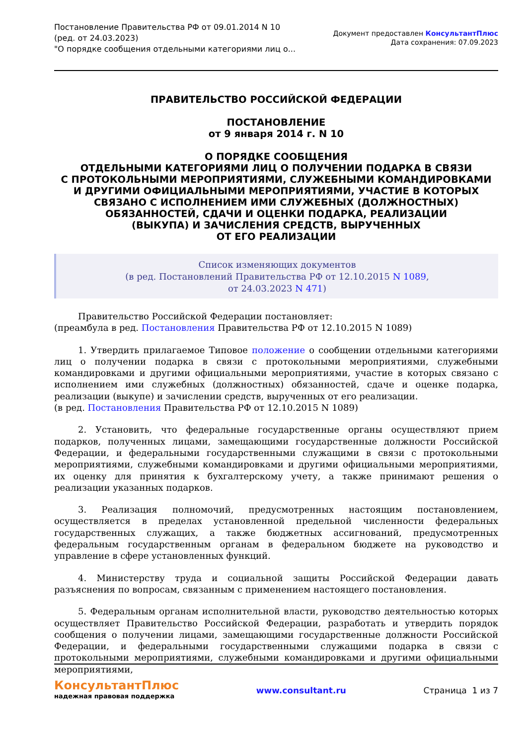Постановление Правительства РФ от 09.01.2014 N 10
(ред. от 24.03.2023)
"О порядке сообщения отдельными категориями лиц о...
Документ предоставлен КонсультантПлюс
Дата сохранения: 07.09.2023
ПРАВИТЕЛЬСТВО РОССИЙСКОЙ ФЕДЕРАЦИИ
ПОСТАНОВЛЕНИЕ
от 9 января 2014 г. N 10
О ПОРЯДКЕ СООБЩЕНИЯ
ОТДЕЛЬНЫМИ КАТЕГОРИЯМИ ЛИЦ О ПОЛУЧЕНИИ ПОДАРКА В СВЯЗИ
С ПРОТОКОЛЬНЫМИ МЕРОПРИЯТИЯМИ, СЛУЖЕБНЫМИ КОМАНДИРОВКАМИ
И ДРУГИМИ ОФИЦИАЛЬНЫМИ МЕРОПРИЯТИЯМИ, УЧАСТИЕ В КОТОРЫХ
СВЯЗАНО С ИСПОЛНЕНИЕМ ИМИ СЛУЖЕБНЫХ (ДОЛЖНОСТНЫХ)
ОБЯЗАННОСТЕЙ, СДАЧИ И ОЦЕНКИ ПОДАРКА, РЕАЛИЗАЦИИ
(ВЫКУПА) И ЗАЧИСЛЕНИЯ СРЕДСТВ, ВЫРУЧЕННЫХ
ОТ ЕГО РЕАЛИЗАЦИИ
Список изменяющих документов
(в ред. Постановлений Правительства РФ от 12.10.2015 N 1089,
от 24.03.2023 N 471)
Правительство Российской Федерации постановляет:
(преамбула в ред. Постановления Правительства РФ от 12.10.2015 N 1089)
1. Утвердить прилагаемое Типовое положение о сообщении отдельными категориями лиц о получении подарка в связи с протокольными мероприятиями, служебными командировками и другими официальными мероприятиями, участие в которых связано с исполнением ими служебных (должностных) обязанностей, сдаче и оценке подарка, реализации (выкупе) и зачислении средств, вырученных от его реализации.
(в ред. Постановления Правительства РФ от 12.10.2015 N 1089)
2. Установить, что федеральные государственные органы осуществляют прием подарков, полученных лицами, замещающими государственные должности Российской Федерации, и федеральными государственными служащими в связи с протокольными мероприятиями, служебными командировками и другими официальными мероприятиями, их оценку для принятия к бухгалтерскому учету, а также принимают решения о реализации указанных подарков.
3. Реализация полномочий, предусмотренных настоящим постановлением, осуществляется в пределах установленной предельной численности федеральных государственных служащих, а также бюджетных ассигнований, предусмотренных федеральным государственным органам в федеральном бюджете на руководство и управление в сфере установленных функций.
4. Министерству труда и социальной защиты Российской Федерации давать разъяснения по вопросам, связанным с применением настоящего постановления.
5. Федеральным органам исполнительной власти, руководство деятельностью которых осуществляет Правительство Российской Федерации, разработать и утвердить порядок сообщения о получении лицами, замещающими государственные должности Российской Федерации, и федеральными государственными служащими подарка в связи с протокольными мероприятиями, служебными командировками и другими официальными мероприятиями,
КонсультантПлюс
надежная правовая поддержка
www.consultant.ru Страница 1 из 7